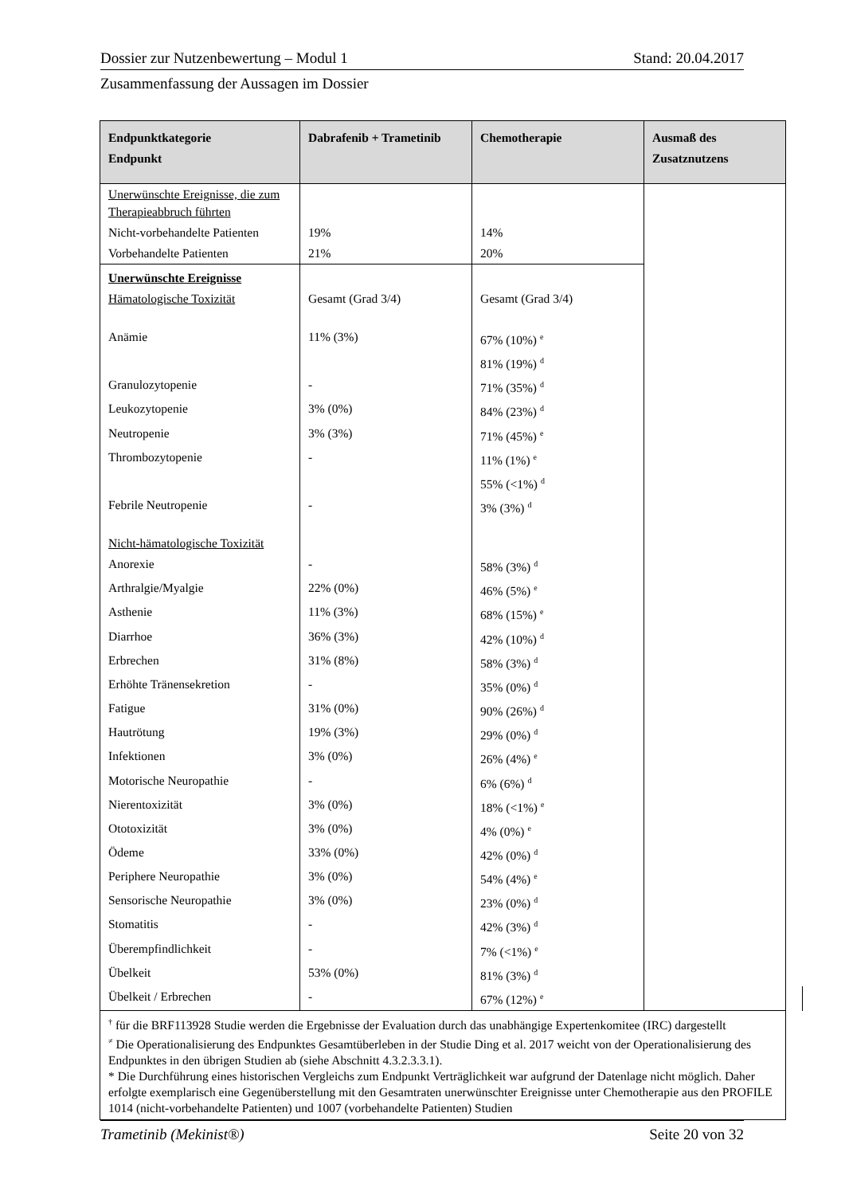Dossier zur Nutzenbewertung – Modul 1 Stand: 20.04.2017
Zusammenfassung der Aussagen im Dossier
| Endpunktkategorie Endpunkt | Dabrafenib + Trametinib | Chemotherapie | Ausmaß des Zusatznutzens | |
| --- | --- | --- | --- | --- |
| Unerwünschte Ereignisse, die zum Therapieabbruch führten | | | | |
| Nicht-vorbehandelte Patienten | 19% | 14% | | |
| Vorbehandelte Patienten | 21% | 20% | | |
| Unerwünschte Ereignisse | | | | |
| Hämatologische Toxizität | Gesamt (Grad 3/4) | Gesamt (Grad 3/4) | | |
| Anämie | 11% (3%) | 67% (10%) <sup>e</sup> | | |
| | | 81% (19%) <sup>d</sup> | | |
| Granulozytopenie | - | 71% (35%) <sup>d</sup> | | |
| Leukozytopenie | 3% (0%) | 84% (23%) <sup>d</sup> | | |
| Neutropenie | 3% (3%) | 71% (45%) <sup>e</sup> | | |
| Thrombozytopenie | - | 11% (1%) <sup>e</sup> | | |
| | | 55% (<1%) <sup>d</sup> | | |
| Febrile Neutropenie | - | 3% (3%) <sup>d</sup> | | |
| Nicht-hämatologische Toxizität | | | | |
| Anorexie | - | 58% (3%) <sup>d</sup> | | |
| Arthralgie/Myalgie | 22% (0%) | 46% (5%) <sup>e</sup> | | |
| Asthenie | 11% (3%) | 68% (15%) <sup>e</sup> | | |
| Diarrhoe | 36% (3%) | 42% (10%) <sup>d</sup> | | |
| Erbrechen | 31% (8%) | 58% (3%) <sup>d</sup> | | |
| Erhöhte Tränensekretion | - | 35% (0%) <sup>d</sup> | | |
| Fatigue | 31% (0%) | 90% (26%) <sup>d</sup> | | |
| Hautrötung | 19% (3%) | 29% (0%) <sup>d</sup> | | |
| Infektionen | 3% (0%) | 26% (4%) <sup>e</sup> | | |
| Motorische Neuropathie | - | 6% (6%) <sup>d</sup> | | |
| Nierentoxizität | 3% (0%) | 18% (<1%) <sup>e</sup> | | |
| Ototoxizität | 3% (0%) | 4% (0%) <sup>e</sup> | | |
| Ödeme | 33% (0%) | 42% (0%) <sup>d</sup> | | |
| Periphere Neuropathie | 3% (0%) | 54% (4%) <sup>e</sup> | | |
| Sensorische Neuropathie | 3% (0%) | 23% (0%) <sup>d</sup> | | |
| Stomatitis | - | 42% (3%) <sup>d</sup> | | |
| Überempfindlichkeit | - | 7% (<1%) <sup>e</sup> | | |
| Übelkeit | 53% (0%) | 81% (3%) <sup>d</sup> | | |
| Übelkeit / Erbrechen | - | 67% (12%) <sup>e</sup> | | |
| <sup>†</sup> für die BRF113928 Studie werden die Ergebnisse der Evaluation durch das unabhängige Expertenkomitee (IRC) dargestellt <sup>≠</sup> Die Operationalisierung des Endpunktes Gesamtüberleben in der Studie Ding et al. 2017 weicht von der Operationalisierung des Endpunktes in den übrigen Studien ab (siehe Abschnitt 4.3.2.3.3.1). * Die Durchführung eines historischen Vergleichs zum Endpunkt Verträglichkeit war aufgrund der Datenlage nicht möglich. Daher erfolgte exemplarisch eine Gegenüberstellung mit den Gesamtraten unerwünschter Ereignisse unter Chemotherapie aus den PROFILE 1014 (nicht-vorbehandelte Patienten) und 1007 (vorbehandelte Patienten) Studien | | | | |
Trametinib (Mekinist®) Seite 20 von 32